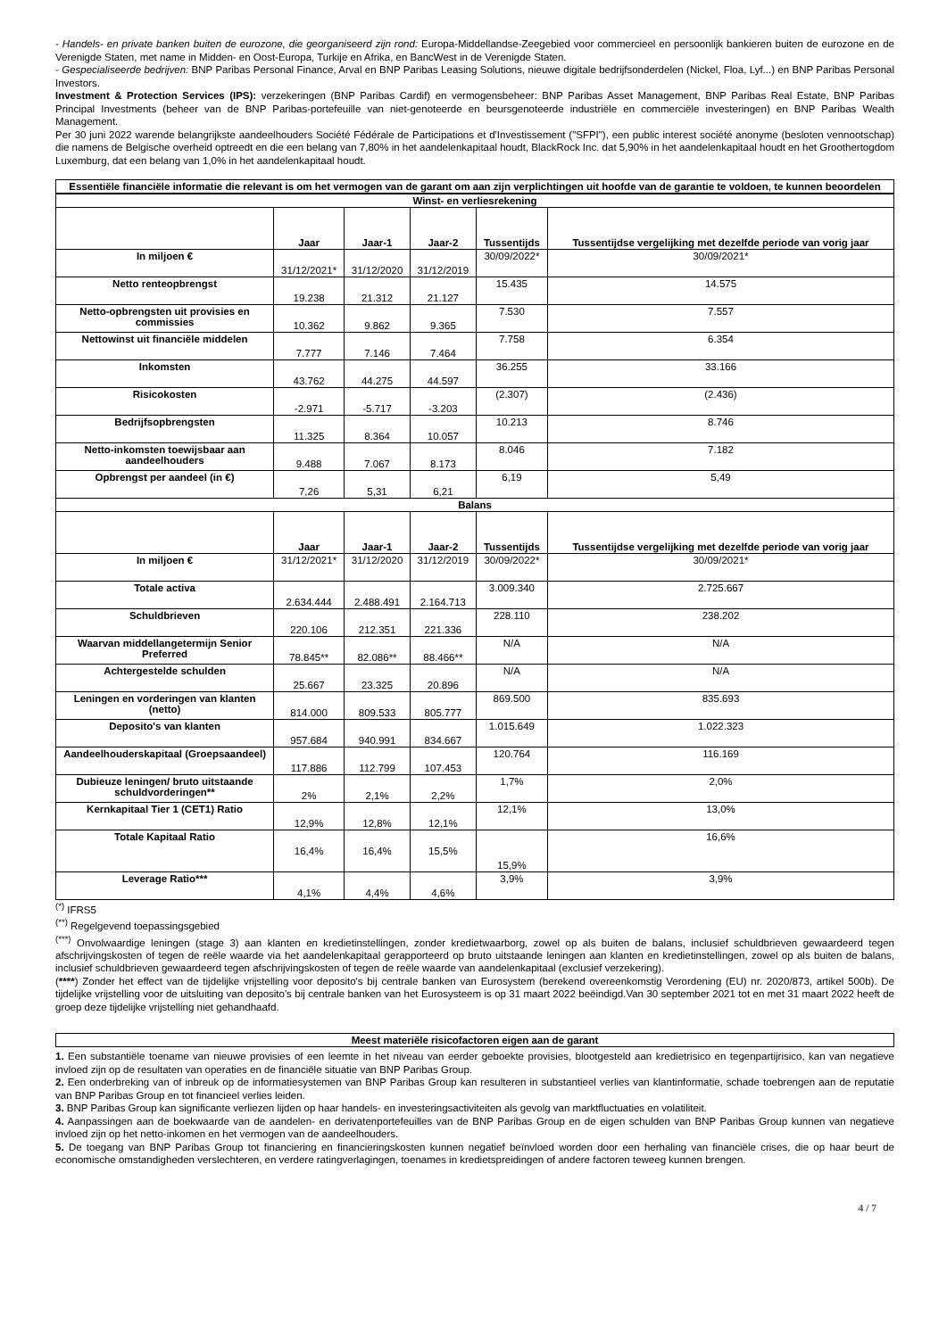- Handels- en private banken buiten de eurozone, die georganiseerd zijn rond: Europa-Middellandse-Zeegebied voor commercieel en persoonlijk bankieren buiten de eurozone en de Verenigde Staten, met name in Midden- en Oost-Europa, Turkije en Afrika, en BancWest in de Verenigde Staten.
- Gespecialiseerde bedrijven: BNP Paribas Personal Finance, Arval en BNP Paribas Leasing Solutions, nieuwe digitale bedrijfsonderdelen (Nickel, Floa, Lyf...) en BNP Paribas Personal Investors.
Investment & Protection Services (IPS): verzekeringen (BNP Paribas Cardif) en vermogensbeheer: BNP Paribas Asset Management, BNP Paribas Real Estate, BNP Paribas Principal Investments (beheer van de BNP Paribas-portefeuille van niet-genoteerde en beursgenoteerde industriële en commerciële investeringen) en BNP Paribas Wealth Management.
Per 30 juni 2022 warende belangrijkste aandeelhouders Société Fédérale de Participations et d'Investissement ("SFPI"), een public interest société anonyme (besloten vennootschap) die namens de Belgische overheid optreedt en die een belang van 7,80% in het aandelenkapitaal houdt, BlackRock Inc. dat 5,90% in het aandelenkapitaal houdt en het Groothertogdom Luxemburg, dat een belang van 1,0% in het aandelenkapitaal houdt.
Essentiële financiële informatie die relevant is om het vermogen van de garant om aan zijn verplichtingen uit hoofde van de garantie te voldoen, te kunnen beoordelen
| Winst- en verliesrekening | | | | | |
| --- | --- | --- | --- | --- | --- |
| | Jaar | Jaar-1 | Jaar-2 | Tussentijds | Tussentijdse vergelijking met dezelfde periode van vorig jaar |
| In miljoen € | 31/12/2021* | 31/12/2020 | 31/12/2019 | 30/09/2022* | 30/09/2021* |
| Netto renteopbrengst | 19.238 | 21.312 | 21.127 | 15.435 | 14.575 |
| Netto-opbrengsten uit provisies en commissies | 10.362 | 9.862 | 9.365 | 7.530 | 7.557 |
| Nettowinst uit financiële middelen | 7.777 | 7.146 | 7.464 | 7.758 | 6.354 |
| Inkomsten | 43.762 | 44.275 | 44.597 | 36.255 | 33.166 |
| Risicokosten | -2.971 | -5.717 | -3.203 | (2.307) | (2.436) |
| Bedrijfsopbrengsten | 11.325 | 8.364 | 10.057 | 10.213 | 8.746 |
| Netto-inkomsten toewijsbaar aan aandeelhouders | 9.488 | 7.067 | 8.173 | 8.046 | 7.182 |
| Opbrengst per aandeel (in €) | 7,26 | 5,31 | 6,21 | 6,19 | 5,49 |
| Balans | | | | | |
| | Jaar | Jaar-1 | Jaar-2 | Tussentijds | Tussentijdse vergelijking met dezelfde periode van vorig jaar |
| In miljoen € | 31/12/2021* | 31/12/2020 | 31/12/2019 | 30/09/2022* | 30/09/2021* |
| Totale activa | 2.634.444 | 2.488.491 | 2.164.713 | 3.009.340 | 2.725.667 |
| Schuldbrieven | 220.106 | 212.351 | 221.336 | 228.110 | 238.202 |
| Waarvan middellangetermijn Senior Preferred | 78.845** | 82.086** | 88.466** | N/A | N/A |
| Achtergestelde schulden | 25.667 | 23.325 | 20.896 | N/A | N/A |
| Leningen en vorderingen van klanten (netto) | 814.000 | 809.533 | 805.777 | 869.500 | 835.693 |
| Deposito's van klanten | 957.684 | 940.991 | 834.667 | 1.015.649 | 1.022.323 |
| Aandeelhouderskapitaal (Groepsaandeel) | 117.886 | 112.799 | 107.453 | 120.764 | 116.169 |
| Dubieuze leningen/ bruto uitstaande schuldvorderingen** | 2% | 2,1% | 2,2% | 1,7% | 2,0% |
| Kernkapitaal Tier 1 (CET1) Ratio | 12,9% | 12,8% | 12,1% | 12,1% | 13,0% |
| Totale Kapitaal Ratio | 16,4% | 16,4% | 15,5% | 15,9% | 16,6% |
| Leverage Ratio*** | 4,1% | 4,4% | 4,6% | 3,9% | 3,9% |
<sup>(*)</sup> IFRS5
<sup>(**)</sup> Regelgevend toepassingsgebied
<sup>(***)</sup> Onvolwaardige leningen (stage 3) aan klanten en kredietinstellingen, zonder kredietwaarborg, zowel op als buiten de balans, inclusief schuldbrieven gewaardeerd tegen afschrijvingskosten of tegen de reële waarde via het aandelenkapitaal gerapporteerd op bruto uitstaande leningen aan klanten en kredietinstellingen, zowel op als buiten de balans, inclusief schuldbrieven gewaardeerd tegen afschrijvingskosten of tegen de reële waarde van aandelenkapitaal (exclusief verzekering).
(****) Zonder het effect van de tijdelijke vrijstelling voor deposito's bij centrale banken van Eurosystem (berekend overeenkomstig Verordening (EU) nr. 2020/873, artikel 500b). De tijdelijke vrijstelling voor de uitsluiting van deposito's bij centrale banken van het Eurosysteem is op 31 maart 2022 beëindigd.Van 30 september 2021 tot en met 31 maart 2022 heeft de groep deze tijdelijke vrijstelling niet gehandhaafd.
Meest materiële risicofactoren eigen aan de garant
1. Een substantiële toename van nieuwe provisies of een leemte in het niveau van eerder geboekte provisies, blootgesteld aan kredietrisico en tegenpartijrisico, kan van negatieve invloed zijn op de resultaten van operaties en de financiële situatie van BNP Paribas Group.
2. Een onderbreking van of inbreuk op de informatiesystemen van BNP Paribas Group kan resulteren in substantieel verlies van klantinformatie, schade toebrengen aan de reputatie van BNP Paribas Group en tot financieel verlies leiden.
3. BNP Paribas Group kan significante verliezen lijden op haar handels- en investeringsactiviteiten als gevolg van marktfluctuaties en volatiliteit.
4. Aanpassingen aan de boekwaarde van de aandelen- en derivatenportefeuilles van de BNP Paribas Group en de eigen schulden van BNP Paribas Group kunnen van negatieve invloed zijn op het netto-inkomen en het vermogen van de aandeelhouders.
5. De toegang van BNP Paribas Group tot financiering en financieringskosten kunnen negatief beïnvloed worden door een herhaling van financiële crises, die op haar beurt de economische omstandigheden verslechteren, en verdere ratingverlagingen, toenames in kredietspreidingen of andere factoren teweeg kunnen brengen.
4 / 7